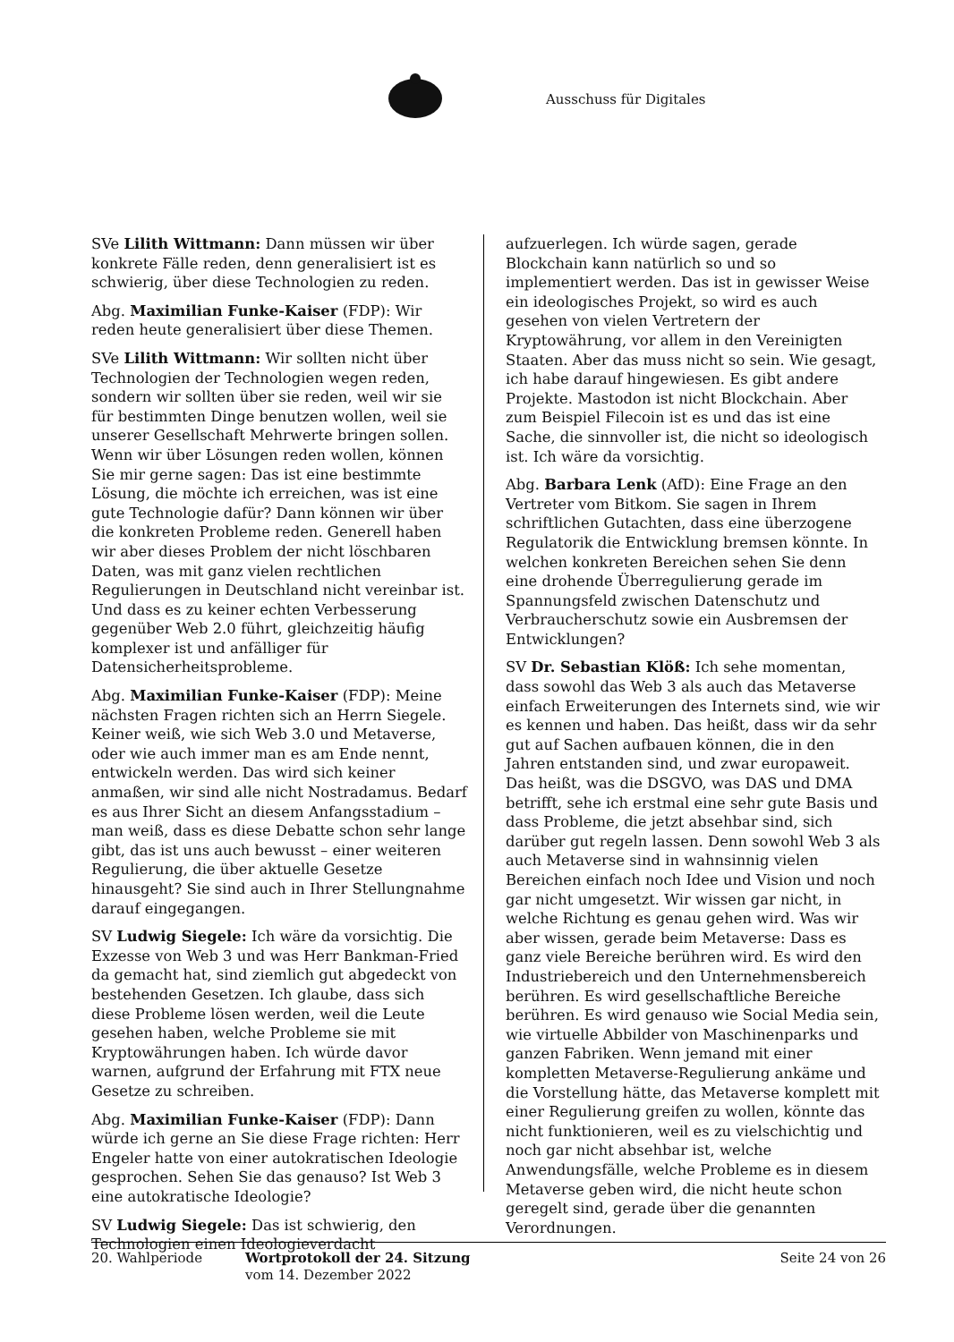Ausschuss für Digitales
SVe Lilith Wittmann: Dann müssen wir über konkrete Fälle reden, denn generalisiert ist es schwierig, über diese Technologien zu reden.
Abg. Maximilian Funke-Kaiser (FDP): Wir reden heute generalisiert über diese Themen.
SVe Lilith Wittmann: Wir sollten nicht über Technologien der Technologien wegen reden, sondern wir sollten über sie reden, weil wir sie für bestimmten Dinge benutzen wollen, weil sie unserer Gesellschaft Mehrwerte bringen sollen. Wenn wir über Lösungen reden wollen, können Sie mir gerne sagen: Das ist eine bestimmte Lösung, die möchte ich erreichen, was ist eine gute Technologie dafür? Dann können wir über die konkreten Probleme reden. Generell haben wir aber dieses Problem der nicht löschbaren Daten, was mit ganz vielen rechtlichen Regulierungen in Deutschland nicht vereinbar ist. Und dass es zu keiner echten Verbesserung gegenüber Web 2.0 führt, gleichzeitig häufig komplexer ist und anfälliger für Datensicherheitsprobleme.
Abg. Maximilian Funke-Kaiser (FDP): Meine nächsten Fragen richten sich an Herrn Siegele. Keiner weiß, wie sich Web 3.0 und Metaverse, oder wie auch immer man es am Ende nennt, entwickeln werden. Das wird sich keiner anmaßen, wir sind alle nicht Nostradamus. Bedarf es aus Ihrer Sicht an diesem Anfangsstadium – man weiß, dass es diese Debatte schon sehr lange gibt, das ist uns auch bewusst – einer weiteren Regulierung, die über aktuelle Gesetze hinausgeht? Sie sind auch in Ihrer Stellungnahme darauf eingegangen.
SV Ludwig Siegele: Ich wäre da vorsichtig. Die Exzesse von Web 3 und was Herr Bankman-Fried da gemacht hat, sind ziemlich gut abgedeckt von bestehenden Gesetzen. Ich glaube, dass sich diese Probleme lösen werden, weil die Leute gesehen haben, welche Probleme sie mit Kryptowährungen haben. Ich würde davor warnen, aufgrund der Erfahrung mit FTX neue Gesetze zu schreiben.
Abg. Maximilian Funke-Kaiser (FDP): Dann würde ich gerne an Sie diese Frage richten: Herr Engeler hatte von einer autokratischen Ideologie gesprochen. Sehen Sie das genauso? Ist Web 3 eine autokratische Ideologie?
SV Ludwig Siegele: Das ist schwierig, den Technologien einen Ideologieverdacht
aufzuerlegen. Ich würde sagen, gerade Blockchain kann natürlich so und so implementiert werden. Das ist in gewisser Weise ein ideologisches Projekt, so wird es auch gesehen von vielen Vertretern der Kryptowährung, vor allem in den Vereinigten Staaten. Aber das muss nicht so sein. Wie gesagt, ich habe darauf hingewiesen. Es gibt andere Projekte. Mastodon ist nicht Blockchain. Aber zum Beispiel Filecoin ist es und das ist eine Sache, die sinnvoller ist, die nicht so ideologisch ist. Ich wäre da vorsichtig.
Abg. Barbara Lenk (AfD): Eine Frage an den Vertreter vom Bitkom. Sie sagen in Ihrem schriftlichen Gutachten, dass eine überzogene Regulatorik die Entwicklung bremsen könnte. In welchen konkreten Bereichen sehen Sie denn eine drohende Überregulierung gerade im Spannungsfeld zwischen Datenschutz und Verbraucherschutz sowie ein Ausbremsen der Entwicklungen?
SV Dr. Sebastian Klöß: Ich sehe momentan, dass sowohl das Web 3 als auch das Metaverse einfach Erweiterungen des Internets sind, wie wir es kennen und haben. Das heißt, dass wir da sehr gut auf Sachen aufbauen können, die in den Jahren entstanden sind, und zwar europaweit. Das heißt, was die DSGVO, was DAS und DMA betrifft, sehe ich erstmal eine sehr gute Basis und dass Probleme, die jetzt absehbar sind, sich darüber gut regeln lassen. Denn sowohl Web 3 als auch Metaverse sind in wahnsinnig vielen Bereichen einfach noch Idee und Vision und noch gar nicht umgesetzt. Wir wissen gar nicht, in welche Richtung es genau gehen wird. Was wir aber wissen, gerade beim Metaverse: Dass es ganz viele Bereiche berühren wird. Es wird den Industriebereich und den Unternehmensbereich berühren. Es wird gesellschaftliche Bereiche berühren. Es wird genauso wie Social Media sein, wie virtuelle Abbilder von Maschinenparks und ganzen Fabriken. Wenn jemand mit einer kompletten Metaverse-Regulierung ankäme und die Vorstellung hätte, das Metaverse komplett mit einer Regulierung greifen zu wollen, könnte das nicht funktionieren, weil es zu vielschichtig und noch gar nicht absehbar ist, welche Anwendungsfälle, welche Probleme es in diesem Metaverse geben wird, die nicht heute schon geregelt sind, gerade über die genannten Verordnungen.
20. Wahlperiode Wortprotokoll der 24. Sitzung
vom 14. Dezember 2022
Seite 24 von 26